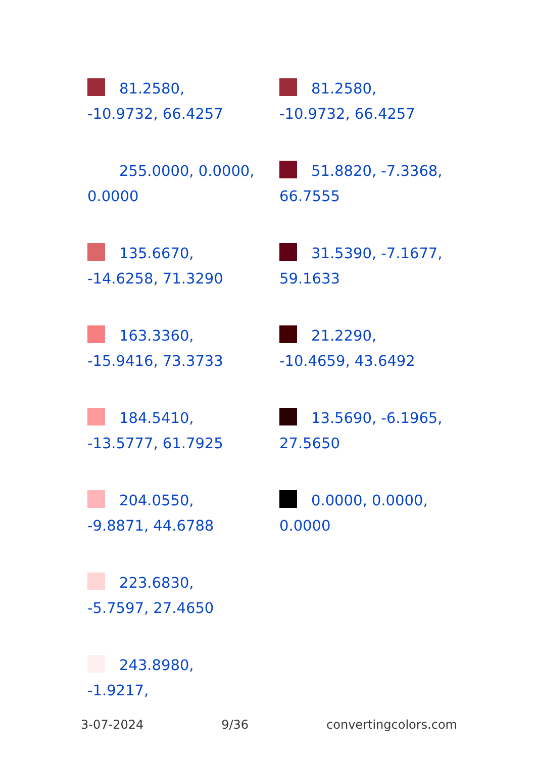81.2580, -10.9732, 66.4257
255.0000, 0.0000, 0.0000
135.6670, -14.6258, 71.3290
163.3360, -15.9416, 73.3733
184.5410, -13.5777, 61.7925
204.0550, -9.8871, 44.6788
223.6830, -5.7597, 27.4650
243.8980, -1.9217,
81.2580, -10.9732, 66.4257
51.8820, -7.3368, 66.7555
31.5390, -7.1677, 59.1633
21.2290, -10.4659, 43.6492
13.5690, -6.1965, 27.5650
0.0000, 0.0000, 0.0000
3-07-2024 9/36 convertingcolors.com